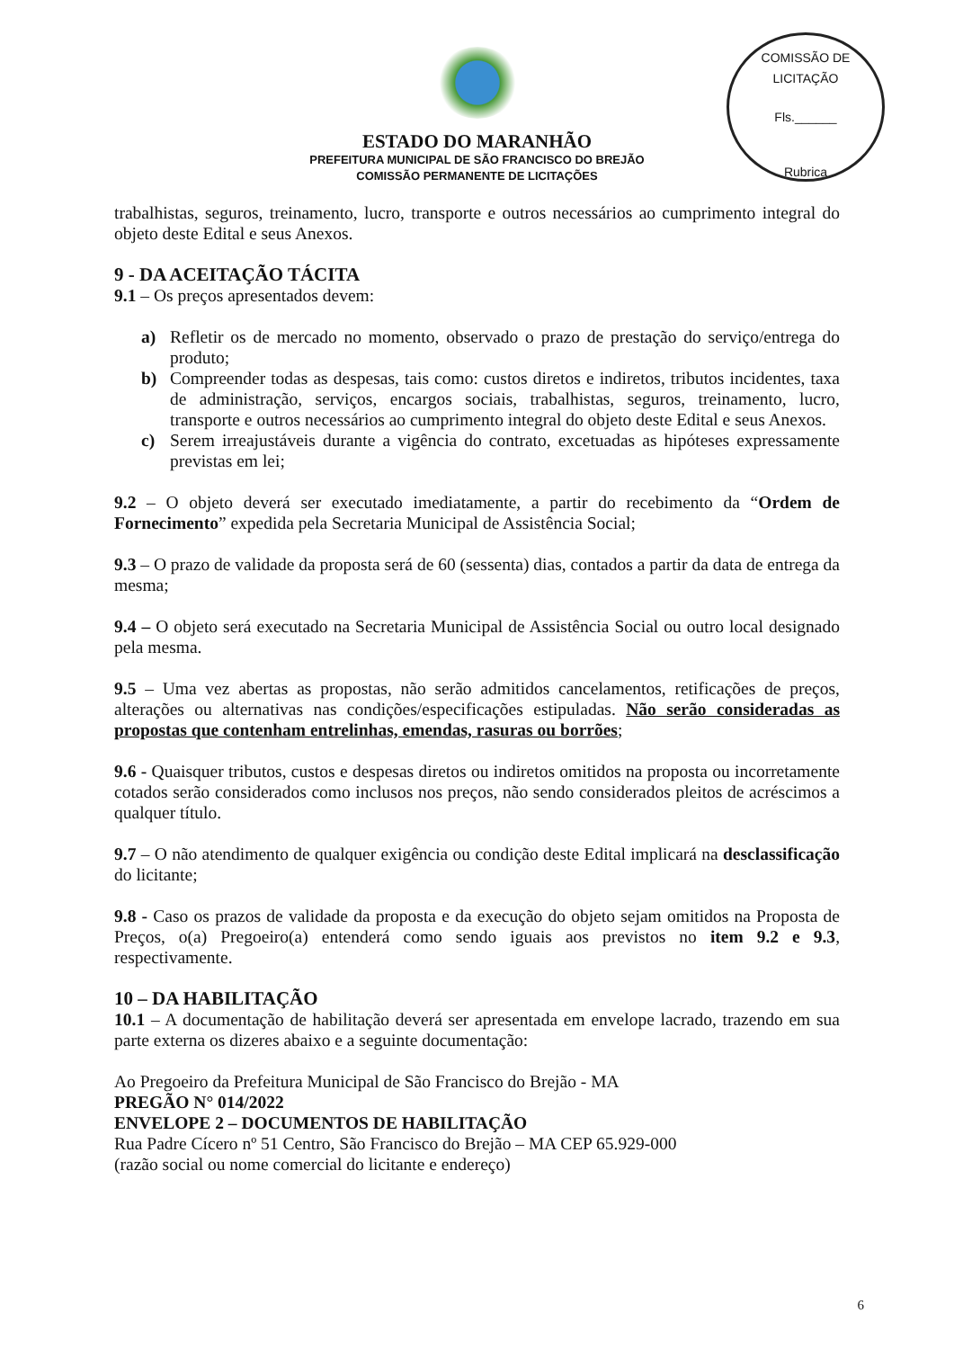COMISSÃO DE LICITAÇÃO
Fls.______
Rubrica
ESTADO DO MARANHÃO
PREFEITURA MUNICIPAL DE SÃO FRANCISCO DO BREJÃO
COMISSÃO PERMANENTE DE LICITAÇÕES
trabalhistas, seguros, treinamento, lucro, transporte e outros necessários ao cumprimento integral do objeto deste Edital e seus Anexos.
9 - DA ACEITAÇÃO TÁCITA
9.1 – Os preços apresentados devem:
a) Refletir os de mercado no momento, observado o prazo de prestação do serviço/entrega do produto;
b) Compreender todas as despesas, tais como: custos diretos e indiretos, tributos incidentes, taxa de administração, serviços, encargos sociais, trabalhistas, seguros, treinamento, lucro, transporte e outros necessários ao cumprimento integral do objeto deste Edital e seus Anexos.
c) Serem irreajustáveis durante a vigência do contrato, excetuadas as hipóteses expressamente previstas em lei;
9.2 – O objeto deverá ser executado imediatamente, a partir do recebimento da “Ordem de Fornecimento” expedida pela Secretaria Municipal de Assistência Social;
9.3 – O prazo de validade da proposta será de 60 (sessenta) dias, contados a partir da data de entrega da mesma;
9.4 – O objeto será executado na Secretaria Municipal de Assistência Social ou outro local designado pela mesma.
9.5 – Uma vez abertas as propostas, não serão admitidos cancelamentos, retificações de preços, alterações ou alternativas nas condições/especificações estipuladas. Não serão consideradas as propostas que contenham entrelinhas, emendas, rasuras ou borrões;
9.6 - Quaisquer tributos, custos e despesas diretos ou indiretos omitidos na proposta ou incorretamente cotados serão considerados como inclusos nos preços, não sendo considerados pleitos de acréscimos a qualquer título.
9.7 – O não atendimento de qualquer exigência ou condição deste Edital implicará na desclassificação do licitante;
9.8 - Caso os prazos de validade da proposta e da execução do objeto sejam omitidos na Proposta de Preços, o(a) Pregoeiro(a) entenderá como sendo iguais aos previstos no item 9.2 e 9.3, respectivamente.
10 – DA HABILITAÇÃO
10.1 – A documentação de habilitação deverá ser apresentada em envelope lacrado, trazendo em sua parte externa os dizeres abaixo e a seguinte documentação:
Ao Pregoeiro da Prefeitura Municipal de São Francisco do Brejão - MA
PREGÃO N° 014/2022
ENVELOPE 2 – DOCUMENTOS DE HABILITAÇÃO
Rua Padre Cícero nº 51 Centro, São Francisco do Brejão – MA CEP 65.929-000
(razão social ou nome comercial do licitante e endereço)
6